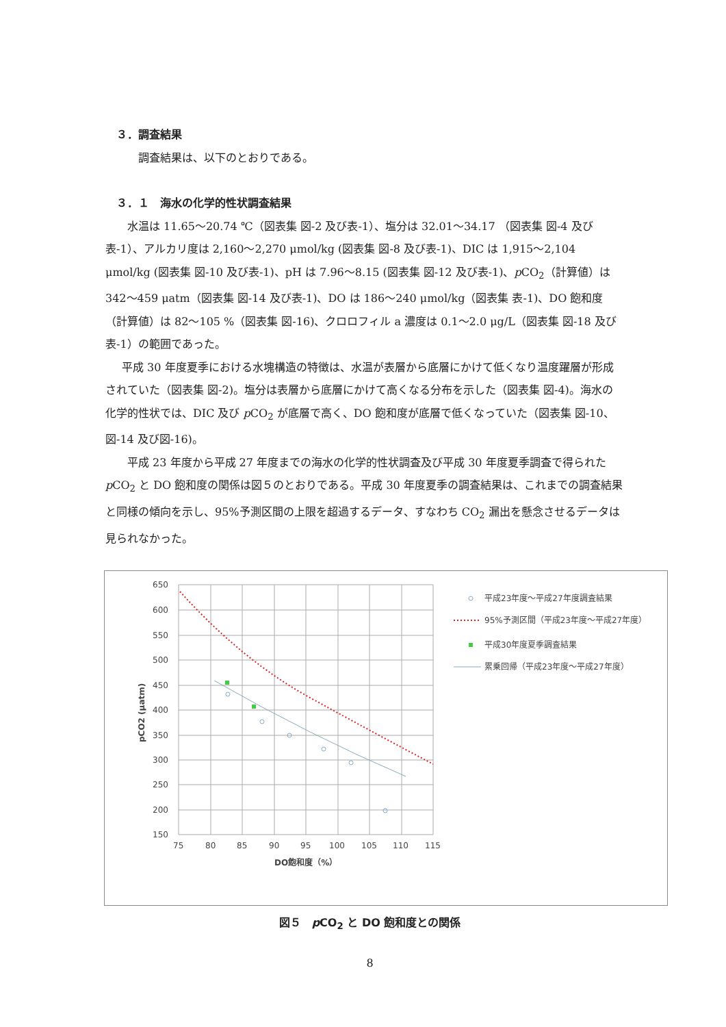３．調査結果
調査結果は、以下のとおりである。
３．１　海水の化学的性状調査結果
水温は 11.65～20.74 ℃（図表集 図-2 及び表-1）、塩分は 32.01～34.17 （図表集 図-4 及び表-1）、アルカリ度は 2,160～2,270 μmol/kg (図表集 図-8 及び表-1)、DIC は 1,915～2,104 μmol/kg (図表集 図-10 及び表-1)、pH は 7.96～8.15 (図表集 図-12 及び表-1)、p CO<sub>2</sub>（計算値）は 342～459 μatm（図表集 図-14 及び表-1)、DO は 186～240 μmol/kg（図表集 表-1)、DO 飽和度（計算値）は 82～105 %（図表集 図-16)、クロロフィル a 濃度は 0.1～2.0 μg/L（図表集 図-18 及び表-1）の範囲であった。
平成 30 年度夏季における水塊構造の特徴は、水温が表層から底層にかけて低くなり温度躍層が形成されていた（図表集 図-2)。塩分は表層から底層にかけて高くなる分布を示した（図表集 図-4)。海水の化学的性状では、DIC 及び p CO<sub>2</sub> が底層で高く、DO 飽和度が底層で低くなっていた（図表集 図-10、図-14 及び図-16)。
平成 23 年度から平成 27 年度までの海水の化学的性状調査及び平成 30 年度夏季調査で得られた p CO<sub>2</sub> と DO 飽和度の関係は図５のとおりである。平成 30 年度夏季の調査結果は、これまでの調査結果と同様の傾向を示し、95%予測区間の上限を超過するデータ、すなわち CO<sub>2</sub> 漏出を懸念させるデータは見られなかった。
650
600
550
500
450
400
350
300
250
200
150
75
80
85
90
95
100
105
110
115
DO飽和度（%）
pCO2 (μatm)
平成23年度～平成27年度調査結果
95%予測区間（平成23年度～平成27年度）
平成30年度夏季調査結果
累乗回帰（平成23年度～平成27年度）
図５　p CO<sub>2</sub> と DO 飽和度との関係
8